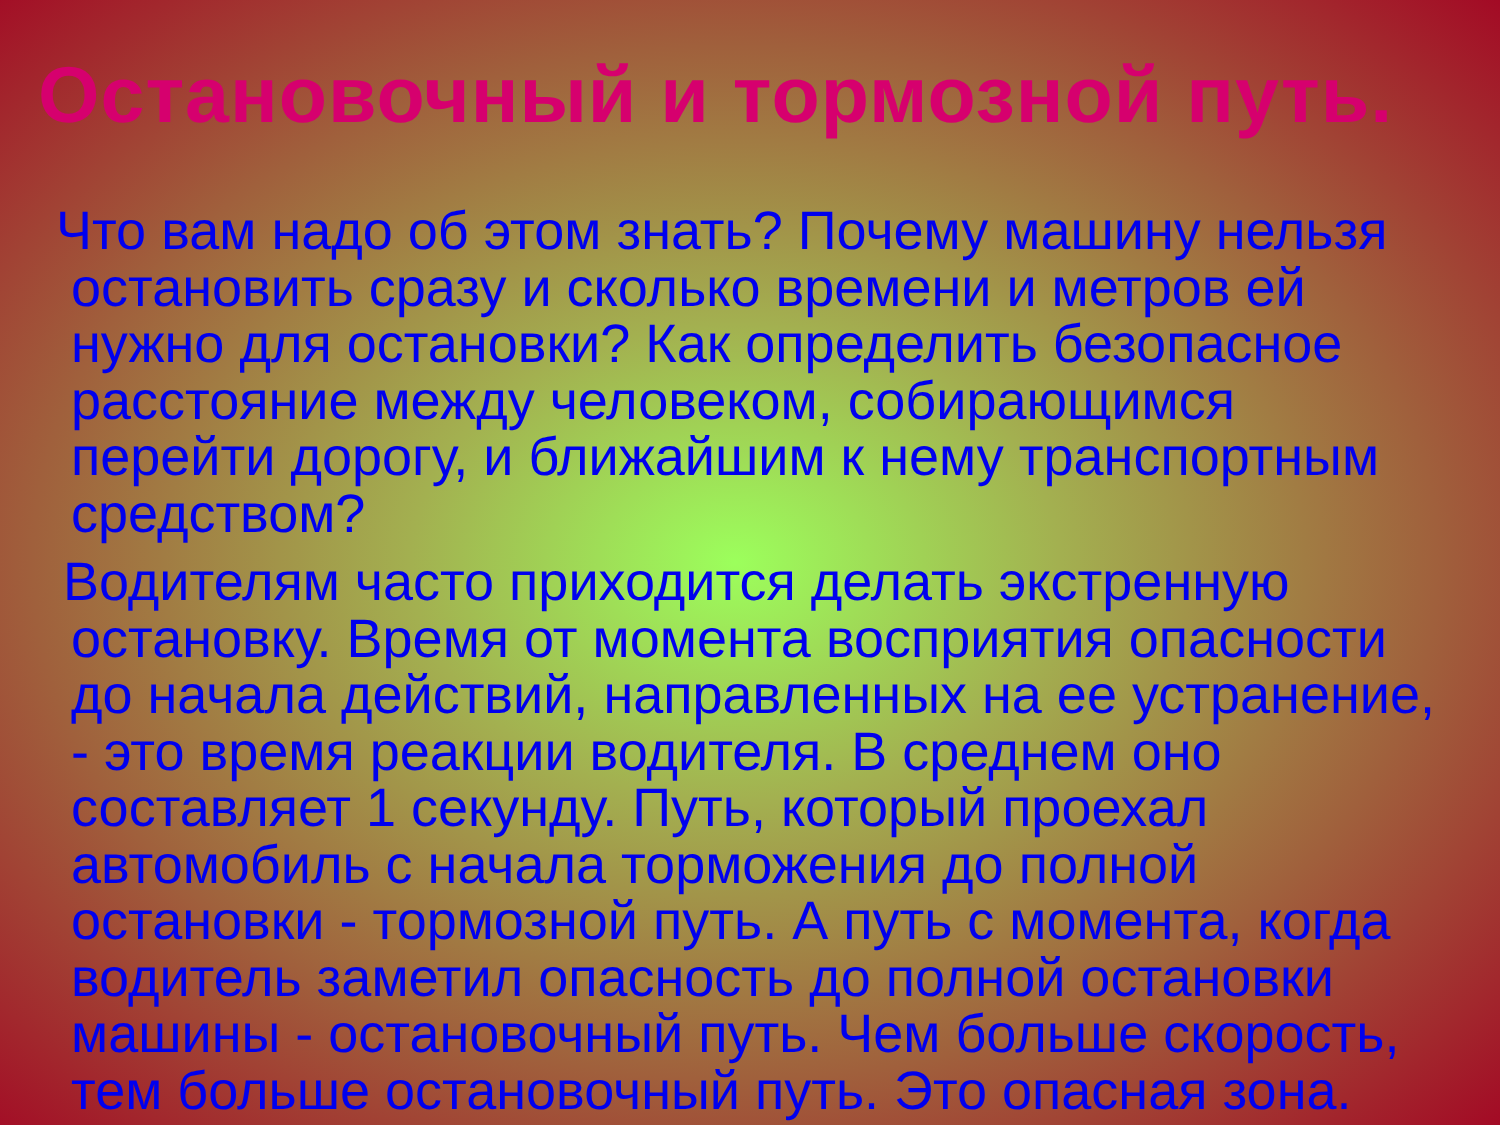Остановочный и тормозной путь.
Что вам надо об этом знать? Почему машину нельзя остановить сразу и сколько времени и метров ей нужно для остановки? Как определить безопасное расстояние между человеком, собирающимся перейти дорогу, и ближайшим к нему транспортным средством?
Водителям часто приходится делать экстренную остановку. Время от момента восприятия опасности до начала действий, направленных на ее устранение, - это время реакции водителя. В среднем оно составляет 1 секунду. Путь, который проехал автомобиль с начала торможения до полной остановки - тормозной путь. А путь с момента, когда водитель заметил опасность до полной остановки машины - остановочный путь. Чем больше скорость, тем больше остановочный путь. Это опасная зона.